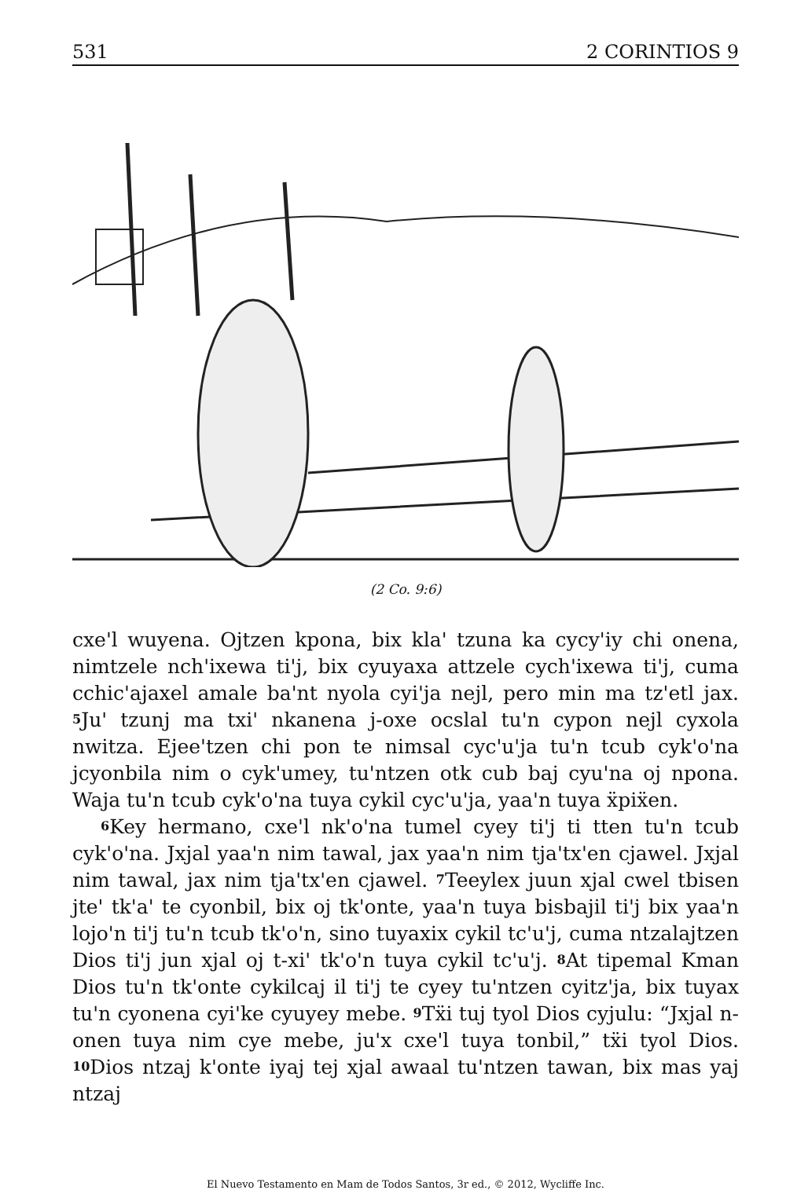531 2 CORINTIOS 9
(2 Co. 9:6)
cxe'l wuyena. Ojtzen kpona, bix kla' tzuna ka cycy'iy chi onena, nimtzele nch'ixewa ti'j, bix cyuyaxa attzele cych'ixewa ti'j, cuma cchic'ajaxel amale ba'nt nyola cyi'ja nejl, pero min ma tz'etl jax. <sup>5</sup>Ju' tzunj ma txi' nkanena j-oxe ocslal tu'n cypon nejl cyxola nwitza. Ejee'tzen chi pon te nimsal cyc'u'ja tu'n tcub cyk'o'na jcyonbila nim o cyk'umey, tu'ntzen otk cub baj cyu'na oj npona. Waja tu'n tcub cyk'o'na tuya cykil cyc'u'ja, yaa'n tuya ẍpiẍen.
<sup>6</sup> Key hermano, cxe'l nk'o'na tumel cyey ti'j ti tten tu'n tcub cyk'o'na. Jxjal yaa'n nim tawal, jax yaa'n nim tja'tx'en cjawel. Jxjal nim tawal, jax nim tja'tx'en cjawel. <sup>7</sup>Teeylex juun xjal cwel tbisen jte' tk'a' te cyonbil, bix oj tk'onte, yaa'n tuya bisbajil ti'j bix yaa'n lojo'n ti'j tu'n tcub tk'o'n, sino tuyaxix cykil tc'u'j, cuma ntzalajtzen Dios ti'j jun xjal oj t-xi' tk'o'n tuya cykil tc'u'j. <sup>8</sup>At tipemal Kman Dios tu'n tk'onte cykilcaj il ti'j te cyey tu'ntzen cyitz'ja, bix tuyax tu'n cyonena cyi'ke cyuyey mebe. <sup>9</sup>Tẍi tuj tyol Dios cyjulu: “Jxjal n-onen tuya nim cye mebe, ju'x cxe'l tuya tonbil,” tẍi tyol Dios. <sup>10</sup>Dios ntzaj k'onte iyaj tej xjal awaal tu'ntzen tawan, bix mas yaj ntzaj
El Nuevo Testamento en Mam de Todos Santos, 3r ed., © 2012, Wycliffe Inc.